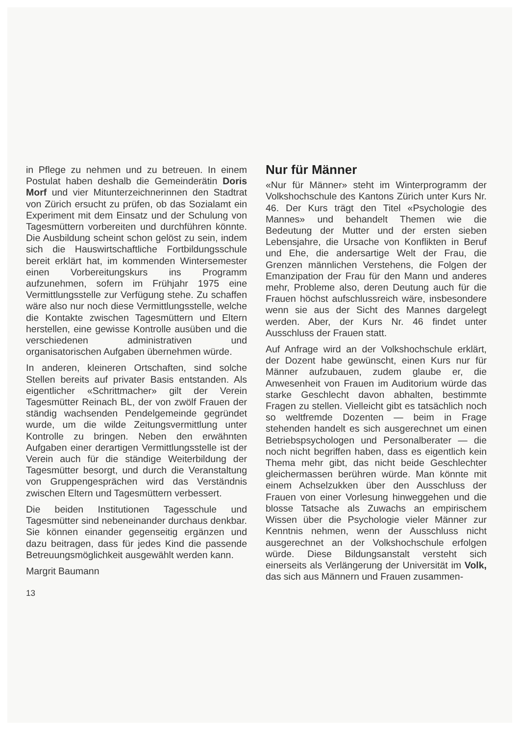in Pflege zu nehmen und zu betreuen. In einem Postulat haben deshalb die Gemeinderätin Doris Morf und vier Mitunterzeichnerinnen den Stadtrat von Zürich ersucht zu prüfen, ob das Sozialamt ein Experiment mit dem Einsatz und der Schulung von Tagesmüttern vorbereiten und durchführen könnte. Die Ausbildung scheint schon gelöst zu sein, indem sich die Hauswirtschaftliche Fortbildungsschule bereit erklärt hat, im kommenden Wintersemester einen Vorbereitungskurs ins Programm aufzunehmen, sofern im Frühjahr 1975 eine Vermittlungsstelle zur Verfügung stehe. Zu schaffen wäre also nur noch diese Vermittlungsstelle, welche die Kontakte zwischen Tagesmüttern und Eltern herstellen, eine gewisse Kontrolle ausüben und die verschiedenen administrativen und organisatorischen Aufgaben übernehmen würde.
In anderen, kleineren Ortschaften, sind solche Stellen bereits auf privater Basis entstanden. Als eigentlicher «Schrittmacher» gilt der Verein Tagesmütter Reinach BL, der von zwölf Frauen der ständig wachsenden Pendelgemeinde gegründet wurde, um die wilde Zeitungsvermittlung unter Kontrolle zu bringen. Neben den erwähnten Aufgaben einer derartigen Vermittlungsstelle ist der Verein auch für die ständige Weiterbildung der Tagesmütter besorgt, und durch die Veranstaltung von Gruppengesprächen wird das Verständnis zwischen Eltern und Tagesmüttern verbessert.
Die beiden Institutionen Tagesschule und Tagesmütter sind nebeneinander durchaus denkbar. Sie können einander gegenseitig ergänzen und dazu beitragen, dass für jedes Kind die passende Betreuungsmöglichkeit ausgewählt werden kann.
Margrit Baumann
13
Nur für Männer
«Nur für Männer» steht im Winterprogramm der Volkshochschule des Kantons Zürich unter Kurs Nr. 46. Der Kurs trägt den Titel «Psychologie des Mannes» und behandelt Themen wie die Bedeutung der Mutter und der ersten sieben Lebensjahre, die Ursache von Konflikten in Beruf und Ehe, die andersartige Welt der Frau, die Grenzen männlichen Verstehens, die Folgen der Emanzipation der Frau für den Mann und anderes mehr, Probleme also, deren Deutung auch für die Frauen höchst aufschlussreich wäre, insbesondere wenn sie aus der Sicht des Mannes dargelegt werden. Aber, der Kurs Nr. 46 findet unter Ausschluss der Frauen statt.
Auf Anfrage wird an der Volkshochschule erklärt, der Dozent habe gewünscht, einen Kurs nur für Männer aufzubauen, zudem glaube er, die Anwesenheit von Frauen im Auditorium würde das starke Geschlecht davon abhalten, bestimmte Fragen zu stellen. Vielleicht gibt es tatsächlich noch so weltfremde Dozenten — beim in Frage stehenden handelt es sich ausgerechnet um einen Betriebspsychologen und Personalberater — die noch nicht begriffen haben, dass es eigentlich kein Thema mehr gibt, das nicht beide Geschlechter gleichermassen berühren würde. Man könnte mit einem Achselzukken über den Ausschluss der Frauen von einer Vorlesung hinweggehen und die blosse Tatsache als Zuwachs an empirischem Wissen über die Psychologie vieler Männer zur Kenntnis nehmen, wenn der Ausschluss nicht ausgerechnet an der Volkshochschule erfolgen würde. Diese Bildungsanstalt versteht sich einerseits als Verlängerung der Universität im Volk, das sich aus Männern und Frauen zusammen-